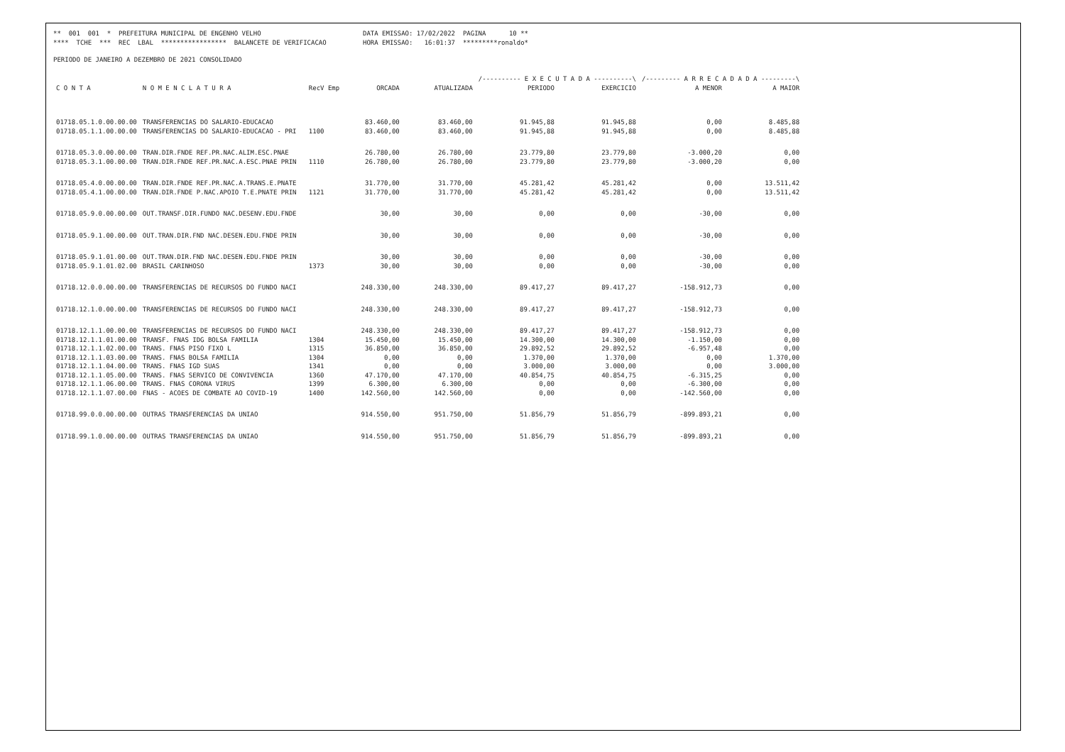** 001 001 * PREFEITURA MUNICIPAL DE ENGENHO VELHO
DATA EMISSAO: 17/02/2022 PAGINA 10 **
**** TCHE *** REC LBAL ***************** BALANCETE DE VERIFICACAO
HORA EMISSAO: 16:01:37 *********ronaldo*
PERIODO DE JANEIRO A DEZEMBRO DE 2021 CONSOLIDADO
| | | | | | /---------- E X E C U T A D A ----------\ | | /--------- A R R E C A D A D A ---------\ | |
| --- | --- | --- | --- | --- | --- | --- | --- | --- |
| C O N T A | N O M E N C L A T U R A | RecV Emp | ORCADA | ATUALIZADA | PERIODO | EXERCICIO | A MENOR | A MAIOR |
| 01718.05.1.0.00.00.00 | TRANSFERENCIAS DO SALARIO-EDUCACAO | | 83.460,00 | 83.460,00 | 91.945,88 | 91.945,88 | 0,00 | 8.485,88 |
| 01718.05.1.1.00.00.00 | TRANSFERENCIAS DO SALARIO-EDUCACAO - PRI | 1100 | 83.460,00 | 83.460,00 | 91.945,88 | 91.945,88 | 0,00 | 8.485,88 |
| 01718.05.3.0.00.00.00 | TRAN.DIR.FNDE REF.PR.NAC.ALIM.ESC.PNAE | | 26.780,00 | 26.780,00 | 23.779,80 | 23.779,80 | -3.000,20 | 0,00 |
| 01718.05.3.1.00.00.00 | TRAN.DIR.FNDE REF.PR.NAC.A.ESC.PNAE PRIN | 1110 | 26.780,00 | 26.780,00 | 23.779,80 | 23.779,80 | -3.000,20 | 0,00 |
| 01718.05.4.0.00.00.00 | TRAN.DIR.FNDE REF.PR.NAC.A.TRANS.E.PNATE | | 31.770,00 | 31.770,00 | 45.281,42 | 45.281,42 | 0,00 | 13.511,42 |
| 01718.05.4.1.00.00.00 | TRAN.DIR.FNDE P.NAC.APOIO T.E.PNATE PRIN | 1121 | 31.770,00 | 31.770,00 | 45.281,42 | 45.281,42 | 0,00 | 13.511,42 |
| 01718.05.9.0.00.00.00 | OUT.TRANSF.DIR.FUNDO NAC.DESENV.EDU.FNDE | | 30,00 | 30,00 | 0,00 | 0,00 | -30,00 | 0,00 |
| 01718.05.9.1.00.00.00 | OUT.TRAN.DIR.FND NAC.DESEN.EDU.FNDE PRIN | | 30,00 | 30,00 | 0,00 | 0,00 | -30,00 | 0,00 |
| 01718.05.9.1.01.00.00 | OUT.TRAN.DIR.FND NAC.DESEN.EDU.FNDE PRIN | | 30,00 | 30,00 | 0,00 | 0,00 | -30,00 | 0,00 |
| 01718.05.9.1.01.02.00 | BRASIL CARINHOSO | 1373 | 30,00 | 30,00 | 0,00 | 0,00 | -30,00 | 0,00 |
| 01718.12.0.0.00.00.00 | TRANSFERENCIAS DE RECURSOS DO FUNDO NACI | | 248.330,00 | 248.330,00 | 89.417,27 | 89.417,27 | -158.912,73 | 0,00 |
| 01718.12.1.0.00.00.00 | TRANSFERENCIAS DE RECURSOS DO FUNDO NACI | | 248.330,00 | 248.330,00 | 89.417,27 | 89.417,27 | -158.912,73 | 0,00 |
| 01718.12.1.1.00.00.00 | TRANSFERENCIAS DE RECURSOS DO FUNDO NACI | | 248.330,00 | 248.330,00 | 89.417,27 | 89.417,27 | -158.912,73 | 0,00 |
| 01718.12.1.1.01.00.00 | TRANSF. FNAS IDG BOLSA FAMILIA | 1304 | 15.450,00 | 15.450,00 | 14.300,00 | 14.300,00 | -1.150,00 | 0,00 |
| 01718.12.1.1.02.00.00 | TRANS. FNAS PISO FIXO L | 1315 | 36.850,00 | 36.850,00 | 29.892,52 | 29.892,52 | -6.957,48 | 0,00 |
| 01718.12.1.1.03.00.00 | TRANS. FNAS BOLSA FAMILIA | 1304 | 0,00 | 0,00 | 1.370,00 | 1.370,00 | 0,00 | 1.370,00 |
| 01718.12.1.1.04.00.00 | TRANS. FNAS IGD SUAS | 1341 | 0,00 | 0,00 | 3.000,00 | 3.000,00 | 0,00 | 3.000,00 |
| 01718.12.1.1.05.00.00 | TRANS. FNAS SERVICO DE CONVIVENCIA | 1360 | 47.170,00 | 47.170,00 | 40.854,75 | 40.854,75 | -6.315,25 | 0,00 |
| 01718.12.1.1.06.00.00 | TRANS. FNAS CORONA VIRUS | 1399 | 6.300,00 | 6.300,00 | 0,00 | 0,00 | -6.300,00 | 0,00 |
| 01718.12.1.1.07.00.00 | FNAS - ACOES DE COMBATE AO COVID-19 | 1400 | 142.560,00 | 142.560,00 | 0,00 | 0,00 | -142.560,00 | 0,00 |
| 01718.99.0.0.00.00.00 | OUTRAS TRANSFERENCIAS DA UNIAO | | 914.550,00 | 951.750,00 | 51.856,79 | 51.856,79 | -899.893,21 | 0,00 |
| 01718.99.1.0.00.00.00 | OUTRAS TRANSFERENCIAS DA UNIAO | | 914.550,00 | 951.750,00 | 51.856,79 | 51.856,79 | -899.893,21 | 0,00 |